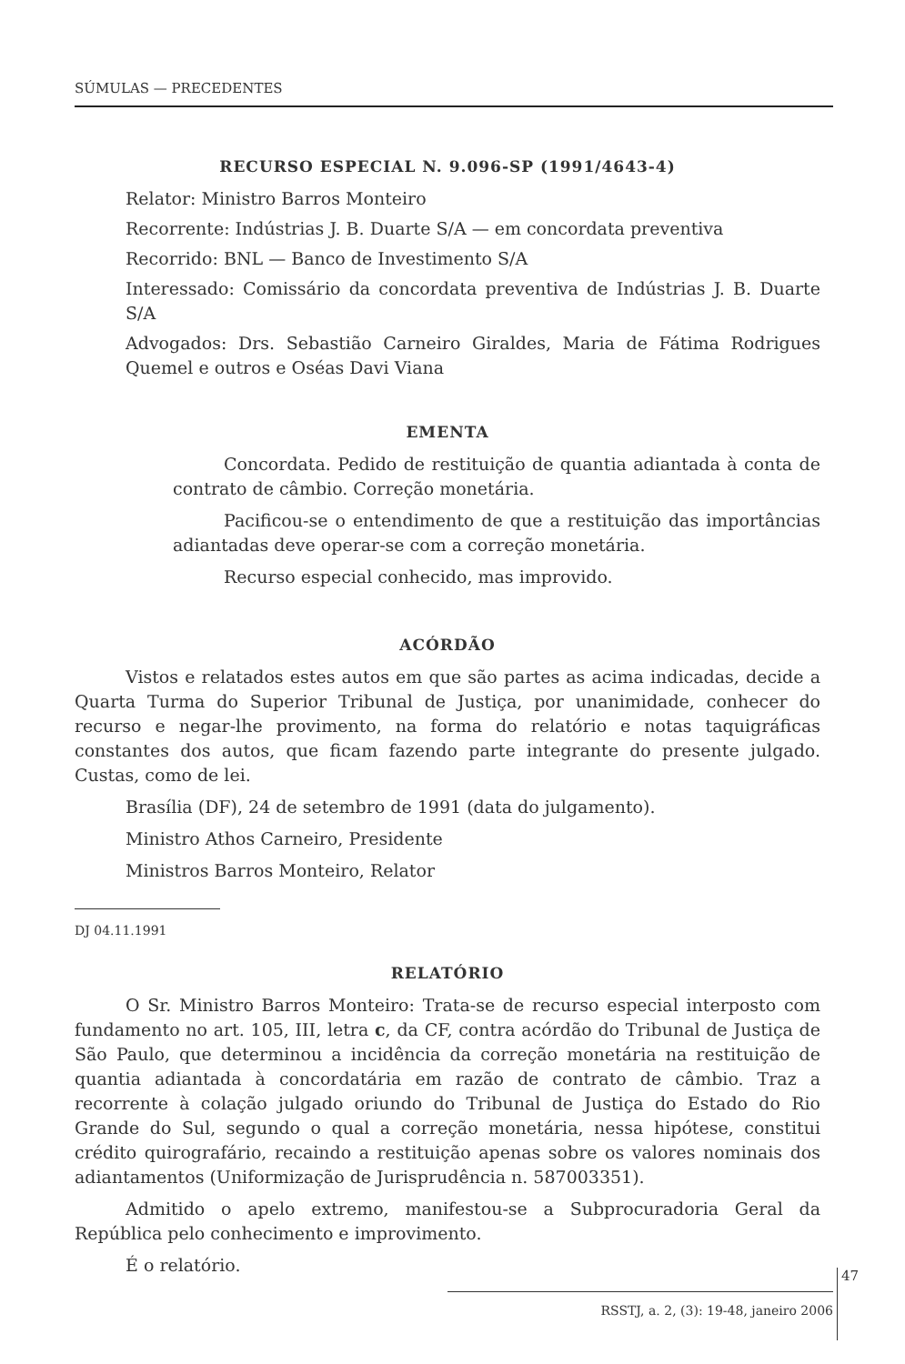SÚMULAS — PRECEDENTES
RECURSO ESPECIAL N. 9.096-SP (1991/4643-4)
Relator: Ministro Barros Monteiro
Recorrente: Indústrias J. B. Duarte S/A — em concordata preventiva
Recorrido: BNL — Banco de Investimento S/A
Interessado: Comissário da concordata preventiva de Indústrias J. B. Duarte S/A
Advogados: Drs. Sebastião Carneiro Giraldes, Maria de Fátima Rodrigues Quemel e outros e Oséas Davi Viana
EMENTA
Concordata. Pedido de restituição de quantia adiantada à conta de contrato de câmbio. Correção monetária.
Pacificou-se o entendimento de que a restituição das importâncias adiantadas deve operar-se com a correção monetária.
Recurso especial conhecido, mas improvido.
ACÓRDÃO
Vistos e relatados estes autos em que são partes as acima indicadas, decide a Quarta Turma do Superior Tribunal de Justiça, por unanimidade, conhecer do recurso e negar-lhe provimento, na forma do relatório e notas taquigráficas constantes dos autos, que ficam fazendo parte integrante do presente julgado. Custas, como de lei.
Brasília (DF), 24 de setembro de 1991 (data do julgamento).
Ministro Athos Carneiro, Presidente
Ministros Barros Monteiro, Relator
DJ 04.11.1991
RELATÓRIO
O Sr. Ministro Barros Monteiro: Trata-se de recurso especial interposto com fundamento no art. 105, III, letra c, da CF, contra acórdão do Tribunal de Justiça de São Paulo, que determinou a incidência da correção monetária na restituição de quantia adiantada à concordatária em razão de contrato de câmbio. Traz a recorrente à colação julgado oriundo do Tribunal de Justiça do Estado do Rio Grande do Sul, segundo o qual a correção monetária, nessa hipótese, constitui crédito quirografário, recaindo a restituição apenas sobre os valores nominais dos adiantamentos (Uniformização de Jurisprudência n. 587003351).
Admitido o apelo extremo, manifestou-se a Subprocuradoria Geral da República pelo conhecimento e improvimento.
É o relatório.
47
RSSTJ, a. 2, (3): 19-48, janeiro 2006